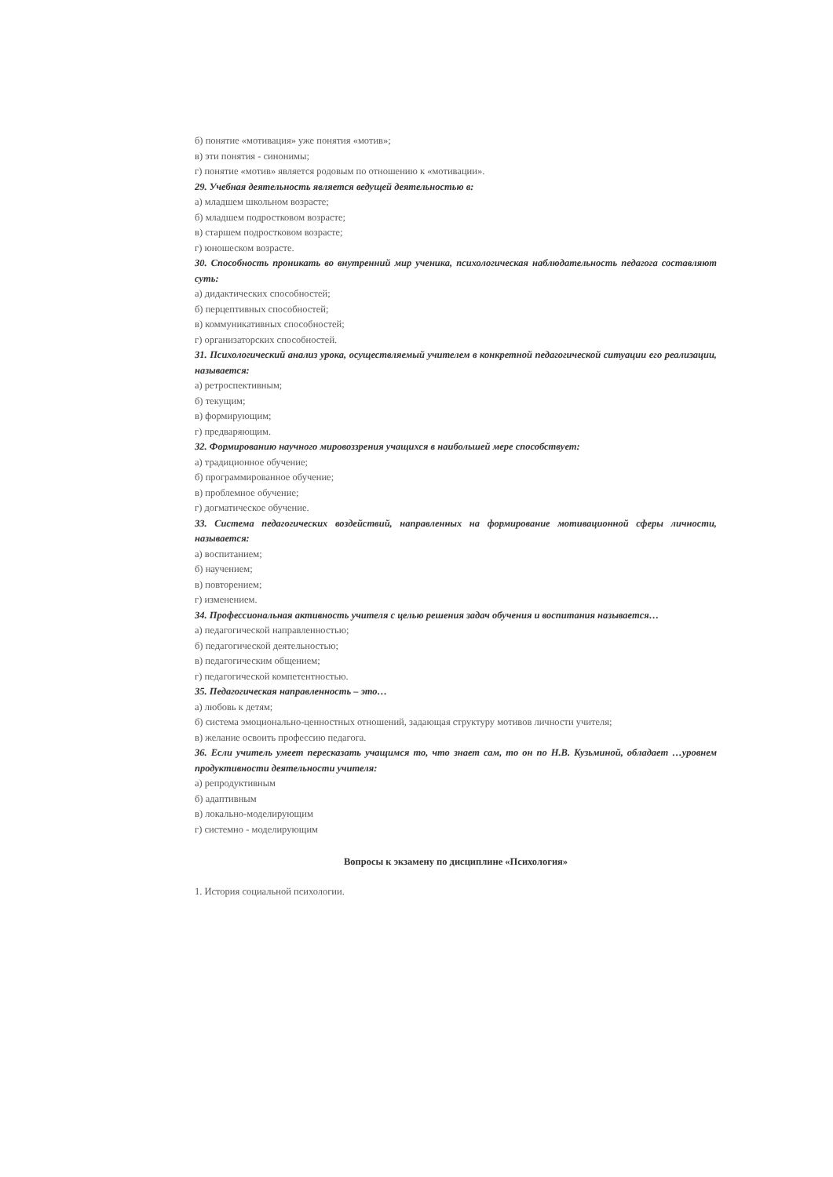б) понятие «мотивация» уже понятия «мотив»;
в) эти понятия - синонимы;
г) понятие «мотив» является родовым по отношению к «мотивации».
29. Учебная деятельность является ведущей деятельностью в:
а) младшем школьном возрасте;
б) младшем подростковом возрасте;
в) старшем подростковом возрасте;
г) юношеском возрасте.
30. Способность проникать во внутренний мир ученика, психологическая наблюдательность педагога составляют суть:
а) дидактических способностей;
б) перцептивных способностей;
в) коммуникативных способностей;
г) организаторских способностей.
31. Психологический анализ урока, осуществляемый учителем в конкретной педагогической ситуации его реализации, называется:
а) ретроспективным;
б) текущим;
в) формирующим;
г) предваряющим.
32. Формированию научного мировоззрения учащихся в наибольшей мере способствует:
а) традиционное обучение;
б) программированное обучение;
в) проблемное обучение;
г) догматическое обучение.
33. Система педагогических воздействий, направленных на формирование мотивационной сферы личности, называется:
а) воспитанием;
б) научением;
в) повторением;
г) изменением.
34. Профессиональная активность учителя с целью решения задач обучения и воспитания называется…
а) педагогической направленностью;
б) педагогической деятельностью;
в) педагогическим общением;
г) педагогической компетентностью.
35. Педагогическая направленность – это…
а) любовь к детям;
б) система эмоционально-ценностных отношений, задающая структуру мотивов личности учителя;
в) желание освоить профессию педагога.
36. Если учитель умеет пересказать учащимся то, что знает сам, то он по Н.В. Кузьминой, обладает …уровнем продуктивности деятельности учителя:
а) репродуктивным
б) адаптивным
в) локально-моделирующим
г) системно - моделирующим
Вопросы к экзамену по дисциплине «Психология»
1. История социальной психологии.